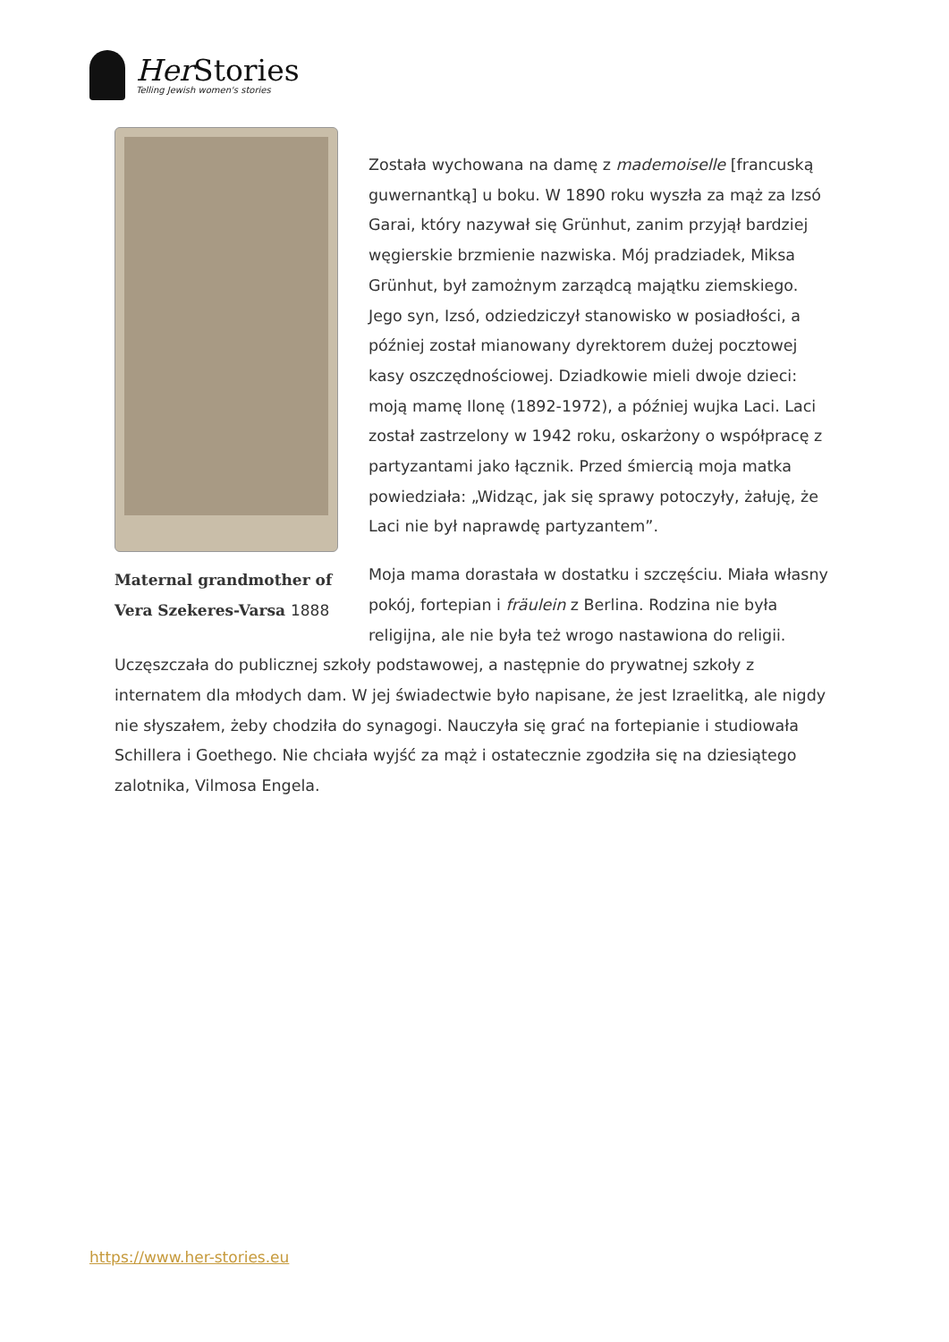Her Stories
Telling Jewish women's stories
Maternal grandmother of Vera Szekeres-Varsa 1888
Została wychowana na damę z mademoiselle [francuską guwernantką] u boku. W 1890 roku wyszła za mąż za Izsó Garai, który nazywał się Grünhut, zanim przyjął bardziej węgierskie brzmienie nazwiska. Mój pradziadek, Miksa Grünhut, był zamożnym zarządcą majątku ziemskiego. Jego syn, Izsó, odziedziczył stanowisko w posiadłości, a później został mianowany dyrektorem dużej pocztowej kasy oszczędnościowej. Dziadkowie mieli dwoje dzieci: moją mamę Ilonę (1892-1972), a później wujka Laci. Laci został zastrzelony w 1942 roku, oskarżony o współpracę z partyzantami jako łącznik. Przed śmiercią moja matka powiedziała: „Widząc, jak się sprawy potoczyły, żałuję, że Laci nie był naprawdę partyzantem”.
Moja mama dorastała w dostatku i szczęściu. Miała własny pokój, fortepian i fräulein z Berlina. Rodzina nie była religijna, ale nie była też wrogo nastawiona do religii. Uczęszczała do publicznej szkoły podstawowej, a następnie do prywatnej szkoły z internatem dla młodych dam. W jej świadectwie było napisane, że jest Izraelitką, ale nigdy nie słyszałem, żeby chodziła do synagogi. Nauczyła się grać na fortepianie i studiowała Schillera i Goethego. Nie chciała wyjść za mąż i ostatecznie zgodziła się na dziesiątego zalotnika, Vilmosa Engela.
https://www.her-stories.eu